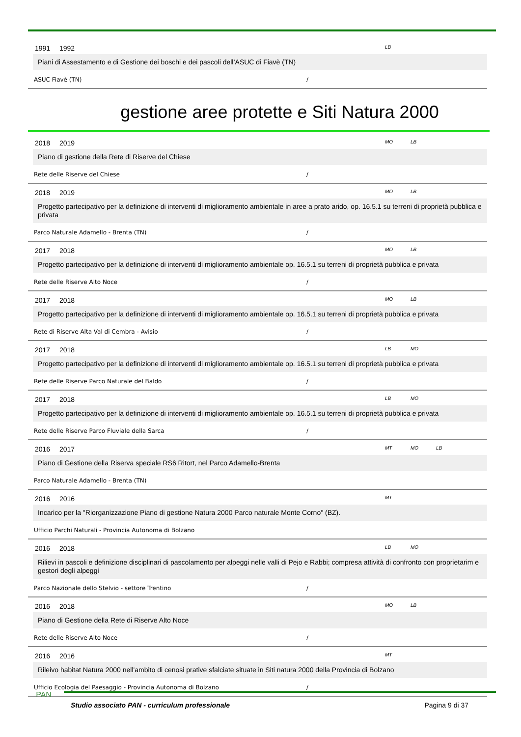1991 1992 LB
Piani di Assestamento e di Gestione dei boschi e dei pascoli dell’ASUC di Fiavè (TN)
ASUC Fiavè (TN) /
gestione aree protette e Siti Natura 2000
2018 2019 MO LB
Piano di gestione della Rete di Riserve del Chiese
Rete delle Riserve del Chiese /
2018 2019 MO LB
Progetto partecipativo per la definizione di interventi di miglioramento ambientale in aree a prato arido, op. 16.5.1 su terreni di proprietà pubblica e privata
Parco Naturale Adamello - Brenta (TN) /
2017 2018 MO LB
Progetto partecipativo per la definizione di interventi di miglioramento ambientale op. 16.5.1 su terreni di proprietà pubblica e privata
Rete delle Riserve Alto Noce /
2017 2018 MO LB
Progetto partecipativo per la definizione di interventi di miglioramento ambientale op. 16.5.1 su terreni di proprietà pubblica e privata
Rete di Riserve Alta Val di Cembra - Avisio /
2017 2018 LB MO
Progetto partecipativo per la definizione di interventi di miglioramento ambientale op. 16.5.1 su terreni di proprietà pubblica e privata
Rete delle Riserve Parco Naturale del Baldo /
2017 2018 LB MO
Progetto partecipativo per la definizione di interventi di miglioramento ambientale op. 16.5.1 su terreni di proprietà pubblica e privata
Rete delle Riserve Parco Fluviale della Sarca /
2016 2017 MT MO LB
Piano di Gestione della Riserva speciale RS6 Ritort, nel Parco Adamello-Brenta
Parco Naturale Adamello - Brenta (TN)
2016 2016 MT
Incarico per la "Riorganizzazione Piano di gestione Natura 2000 Parco naturale Monte Corno" (BZ).
Ufficio Parchi Naturali - Provincia Autonoma di Bolzano
2016 2018 LB MO
Rilievi in pascoli e definizione disciplinari di pascolamento per alpeggi nelle valli di Pejo e Rabbi; compresa attività di confronto con proprietarim e gestori degli alpeggi
Parco Nazionale dello Stelvio - settore Trentino /
2016 2018 MO LB
Piano di Gestione della Rete di Riserve Alto Noce
Rete delle Riserve Alto Noce /
2016 2016 MT
Rileivo habitat Natura 2000 nell'ambito di cenosi prative sfalciate situate in Siti natura 2000 della Provincia di Bolzano
Ufficio Ecologia del Paesaggio - Provincia Autonoma di Bolzano /
PAN
Studio associato PAN - curriculum professionale
Pagina 9 di 37